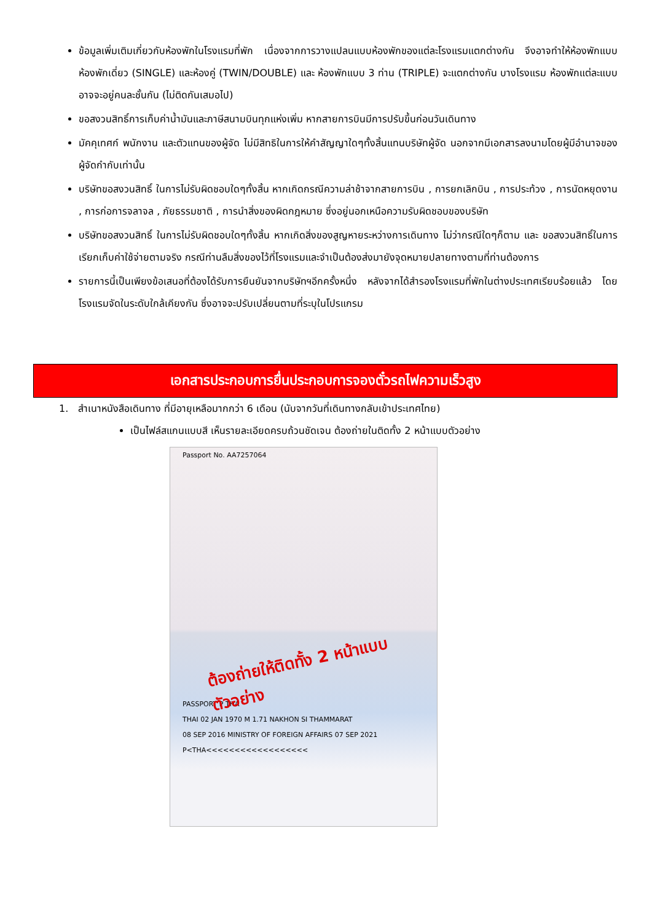ข้อมูลเพิ่มเติมเกี่ยวกับห้องพักในโรงแรมที่พัก เนื่องจากการวางแปลนแบบห้องพักของแต่ละโรงแรมแตกต่างกัน จึงอาจทำให้ห้องพักแบบห้องพักเดี่ยว (SINGLE) และห้องคู่ (TWIN/DOUBLE) และ ห้องพักแบบ 3 ท่าน (TRIPLE) จะแตกต่างกัน บางโรงแรม ห้องพักแต่ละแบบอาจจะอยู่คนละชั้นกัน (ไม่ติดกันเสมอไป)
ขอสงวนสิทธิ์การเก็บค่าน้ำมันและภาษีสนามบินทุกแห่งเพิ่ม หากสายการบินมีการปรับขึ้นก่อนวันเดินทาง
มัคคุเทศก์ พนักงาน และตัวแทนของผู้จัด ไม่มีสิทธิในการให้คำสัญญาใดๆทั้งสิ้นแทนบริษัทผู้จัด นอกจากมีเอกสารลงนามโดยผู้มีอำนาจของผู้จัดกำกับเท่านั้น
บริษัทขอสงวนสิทธิ์ ในการไม่รับผิดชอบใดๆทั้งสิ้น หากเกิดกรณีความล่าช้าจากสายการบิน , การยกเลิกบิน , การประท้วง , การนัดหยุดงาน , การก่อการจลาจล , ภัยธรรมชาติ , การนำสิ่งของผิดกฎหมาย ซึ่งอยู่นอกเหนือความรับผิดชอบของบริษัท
บริษัทขอสงวนสิทธิ์ ในการไม่รับผิดชอบใดๆทั้งสิ้น หากเกิดสิ่งของสูญหายระหว่างการเดินทาง ไม่ว่ากรณีใดๆก็ตาม และ ขอสงวนสิทธิ์ในการเรียกเก็บค่าใช้จ่ายตามจริง กรณีท่านลืมสิ่งของไว้ที่โรงแรมและจำเป็นต้องส่งมายังจุดหมายปลายทางตามที่ท่านต้องการ
รายการนี้เป็นเพียงข้อเสนอที่ต้องได้รับการยืนยันจากบริษัทฯอีกครั้งหนึ่ง หลังจากได้สำรองโรงแรมที่พักในต่างประเทศเรียบร้อยแล้ว โดยโรงแรมจัดในระดับใกล้เคียงกัน ซึ่งอาจจะปรับเปลี่ยนตามที่ระบุในโปรแกรม
เอกสารประกอบการยื่นประกอบการจองตั๋วรถไฟความเร็วสูง
1. สำเนาหนังสือเดินทาง ที่มีอายุเหลือมากกว่า 6 เดือน (นับจากวันที่เดินทางกลับเข้าประเทศไทย)
เป็นไฟล์สแกนแบบสี เห็นรายละเอียดครบถ้วนชัดเจน ต้องถ่ายในติดทั้ง 2 หน้าแบบตัวอย่าง
Passport No. AA7257064
ต้องถ่ายให้ติดทั้ง 2 หน้าแบบตัวอย่าง
PASSPORT P THA
THAI 02 JAN 1970 M 1.71 NAKHON SI THAMMARAT
08 SEP 2016 MINISTRY OF FOREIGN AFFAIRS 07 SEP 2021
P<THA<<<<<<<<<<<<<<<<<<